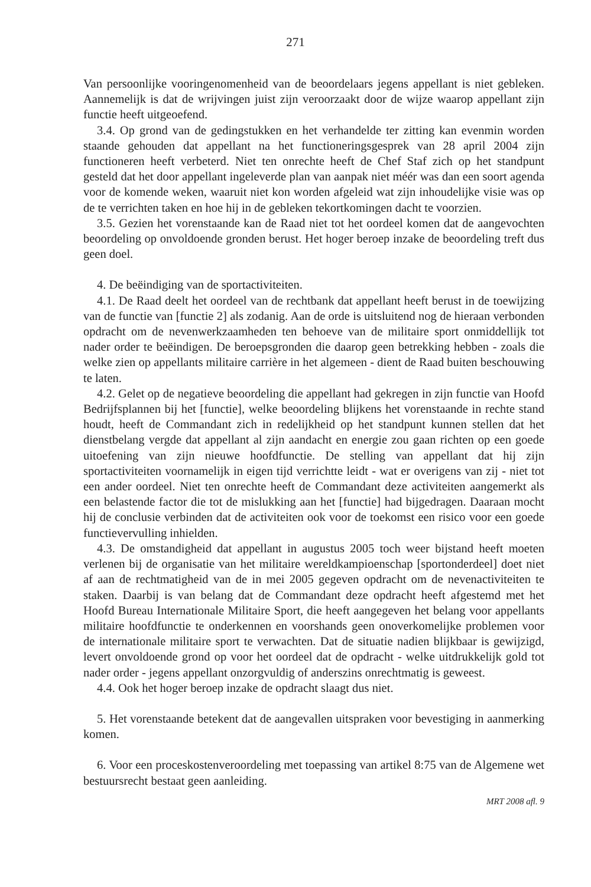271
Van persoonlijke vooringenomenheid van de beoordelaars jegens appellant is niet gebleken. Aannemelijk is dat de wrijvingen juist zijn veroorzaakt door de wijze waarop appellant zijn functie heeft uitgeoefend.
3.4. Op grond van de gedingstukken en het verhandelde ter zitting kan evenmin worden staande gehouden dat appellant na het functioneringsgesprek van 28 april 2004 zijn functioneren heeft verbeterd. Niet ten onrechte heeft de Chef Staf zich op het standpunt gesteld dat het door appellant ingeleverde plan van aanpak niet méér was dan een soort agenda voor de komende weken, waaruit niet kon worden afgeleid wat zijn inhoudelijke visie was op de te verrichten taken en hoe hij in de gebleken tekortkomingen dacht te voorzien.
3.5. Gezien het vorenstaande kan de Raad niet tot het oordeel komen dat de aangevochten beoordeling op onvoldoende gronden berust. Het hoger beroep inzake de beoordeling treft dus geen doel.
4. De beëindiging van de sportactiviteiten.
4.1. De Raad deelt het oordeel van de rechtbank dat appellant heeft berust in de toewijzing van de functie van [functie 2] als zodanig. Aan de orde is uitsluitend nog de hieraan verbonden opdracht om de nevenwerkzaamheden ten behoeve van de militaire sport onmiddellijk tot nader order te beëindigen. De beroepsgronden die daarop geen betrekking hebben - zoals die welke zien op appellants militaire carrière in het algemeen - dient de Raad buiten beschouwing te laten.
4.2. Gelet op de negatieve beoordeling die appellant had gekregen in zijn functie van Hoofd Bedrijfsplannen bij het [functie], welke beoordeling blijkens het vorenstaande in rechte stand houdt, heeft de Commandant zich in redelijkheid op het standpunt kunnen stellen dat het dienstbelang vergde dat appellant al zijn aandacht en energie zou gaan richten op een goede uitoefening van zijn nieuwe hoofdfunctie. De stelling van appellant dat hij zijn sportactiviteiten voornamelijk in eigen tijd verrichtte leidt - wat er overigens van zij - niet tot een ander oordeel. Niet ten onrechte heeft de Commandant deze activiteiten aangemerkt als een belastende factor die tot de mislukking aan het [functie] had bijgedragen. Daaraan mocht hij de conclusie verbinden dat de activiteiten ook voor de toekomst een risico voor een goede functievervulling inhielden.
4.3. De omstandigheid dat appellant in augustus 2005 toch weer bijstand heeft moeten verlenen bij de organisatie van het militaire wereldkampioenschap [sportonderdeel] doet niet af aan de rechtmatigheid van de in mei 2005 gegeven opdracht om de nevenactiviteiten te staken. Daarbij is van belang dat de Commandant deze opdracht heeft afgestemd met het Hoofd Bureau Internationale Militaire Sport, die heeft aangegeven het belang voor appellants militaire hoofdfunctie te onderkennen en voorshands geen onoverkomelijke problemen voor de internationale militaire sport te verwachten. Dat de situatie nadien blijkbaar is gewijzigd, levert onvoldoende grond op voor het oordeel dat de opdracht - welke uitdrukkelijk gold tot nader order - jegens appellant onzorgvuldig of anderszins onrechtmatig is geweest.
4.4. Ook het hoger beroep inzake de opdracht slaagt dus niet.
5. Het vorenstaande betekent dat de aangevallen uitspraken voor bevestiging in aanmerking komen.
6. Voor een proceskostenveroordeling met toepassing van artikel 8:75 van de Algemene wet bestuursrecht bestaat geen aanleiding.
MRT 2008 afl. 9